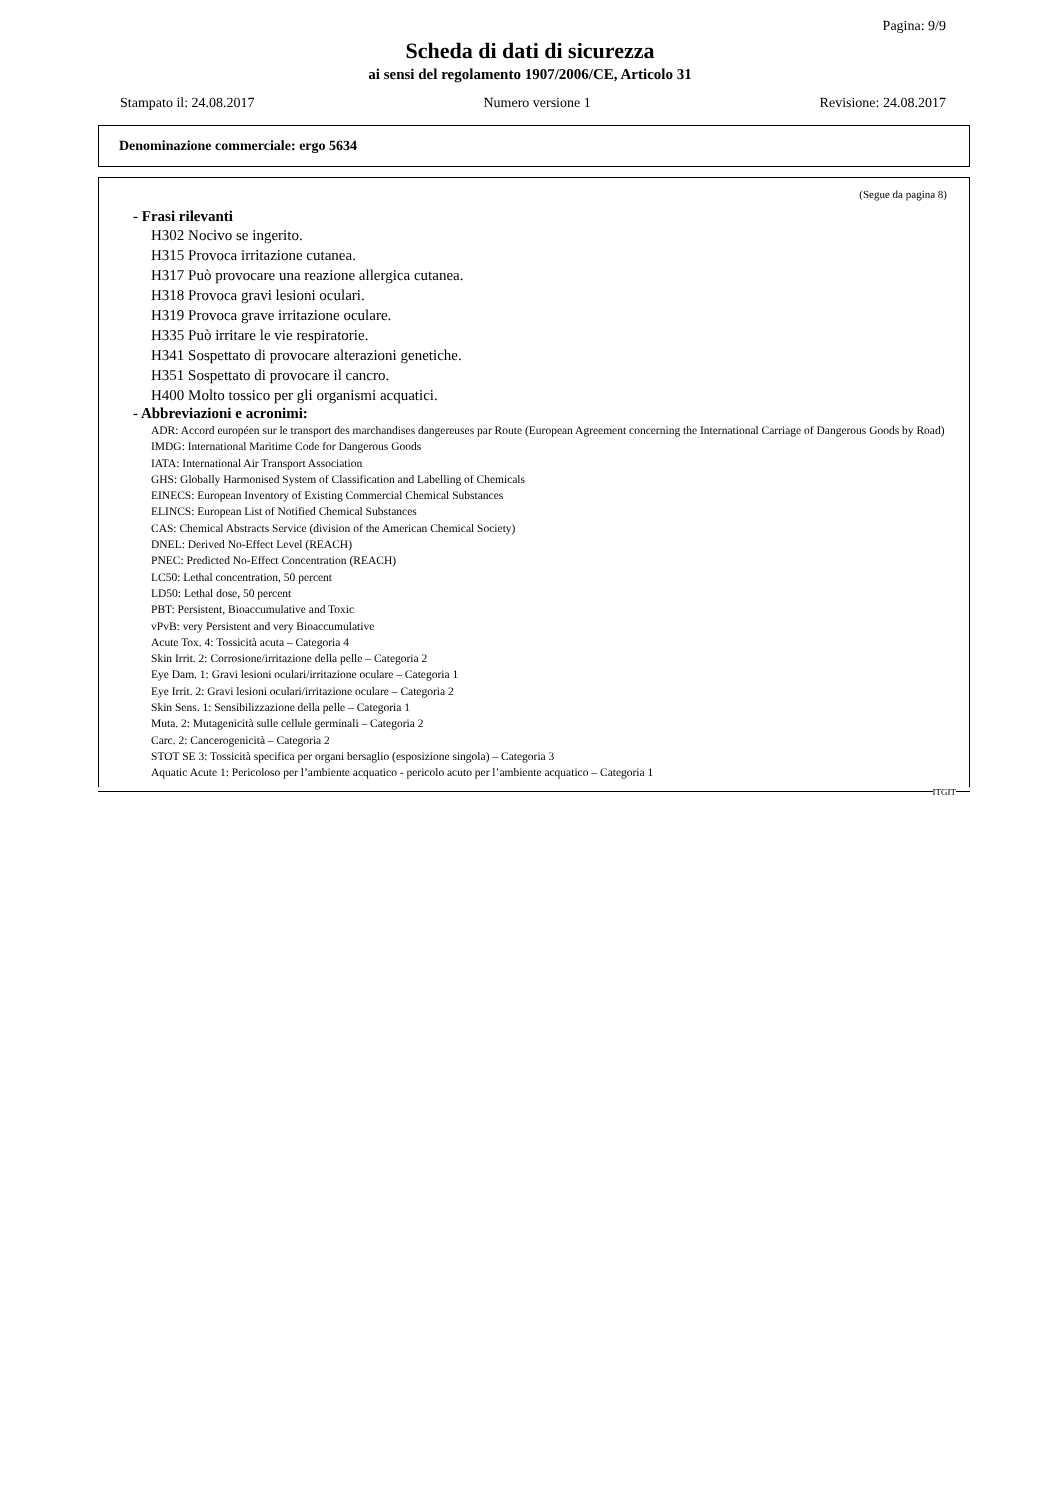Pagina: 9/9
Scheda di dati di sicurezza
ai sensi del regolamento 1907/2006/CE, Articolo 31
Stampato il: 24.08.2017 Numero versione 1 Revisione: 24.08.2017
Denominazione commerciale: ergo 5634
(Segue da pagina 8)
- Frasi rilevanti
H302 Nocivo se ingerito.
H315 Provoca irritazione cutanea.
H317 Può provocare una reazione allergica cutanea.
H318 Provoca gravi lesioni oculari.
H319 Provoca grave irritazione oculare.
H335 Può irritare le vie respiratorie.
H341 Sospettato di provocare alterazioni genetiche.
H351 Sospettato di provocare il cancro.
H400 Molto tossico per gli organismi acquatici.
- Abbreviazioni e acronimi:
ADR: Accord européen sur le transport des marchandises dangereuses par Route (European Agreement concerning the International Carriage of Dangerous Goods by Road)
IMDG: International Maritime Code for Dangerous Goods
IATA: International Air Transport Association
GHS: Globally Harmonised System of Classification and Labelling of Chemicals
EINECS: European Inventory of Existing Commercial Chemical Substances
ELINCS: European List of Notified Chemical Substances
CAS: Chemical Abstracts Service (division of the American Chemical Society)
DNEL: Derived No-Effect Level (REACH)
PNEC: Predicted No-Effect Concentration (REACH)
LC50: Lethal concentration, 50 percent
LD50: Lethal dose, 50 percent
PBT: Persistent, Bioaccumulative and Toxic
vPvB: very Persistent and very Bioaccumulative
Acute Tox. 4: Tossicità acuta – Categoria 4
Skin Irrit. 2: Corrosione/irritazione della pelle – Categoria 2
Eye Dam. 1: Gravi lesioni oculari/irritazione oculare – Categoria 1
Eye Irrit. 2: Gravi lesioni oculari/irritazione oculare – Categoria 2
Skin Sens. 1: Sensibilizzazione della pelle – Categoria 1
Muta. 2: Mutagenicità sulle cellule germinali – Categoria 2
Carc. 2: Cancerogenicità – Categoria 2
STOT SE 3: Tossicità specifica per organi bersaglio (esposizione singola) – Categoria 3
Aquatic Acute 1: Pericoloso per l’ambiente acquatico - pericolo acuto per l’ambiente acquatico – Categoria 1
ITGIT